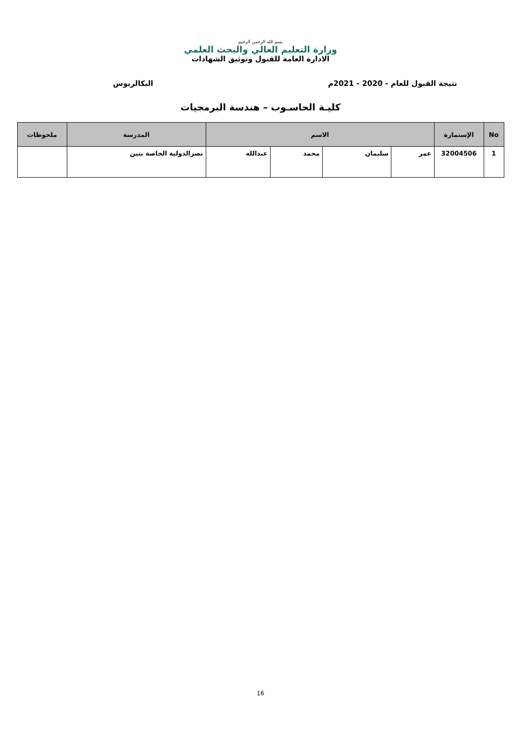بسم الله الرحمن الرحيم
وزارة التعليم العالي والبحث العلمي
الادارة العامة للقبول وتوثيق الشهادات
نتيجة القبول للعام - 2020 - 2021م البكالريوس
كليـة الحاسـوب – هندسة البرمجيات
| No | الإستمارة | الاسم | | | | المدرسة | ملحوظات |
| --- | --- | --- | --- | --- | --- | --- | --- |
| 1 | 32004506 | عمر | سليمان | محمد | عبدالله | نصرالدولية الخاصة بنين | |
16